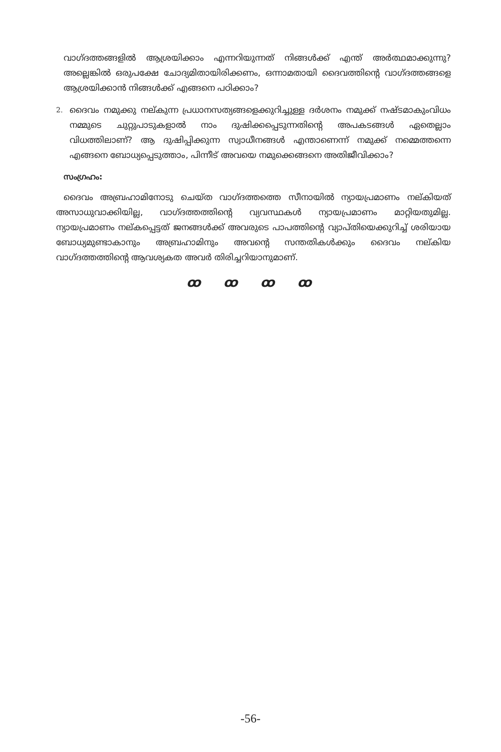വാഗ്ദത്തങ്ങളിൽ ആശ്രയിക്കാം എന്നറിയുന്നത് നിങ്ങൾക്ക് എന്ത് അർത്ഥമാക്കുന്നു? അല്ലെങ്കിൽ ഒരുപക്ഷേ ചോദ്യമിതായിരിക്കണം, ഒന്നാമതായി ദൈവത്തിന്റെ വാഗ്ദത്തങ്ങളെ ആശ്രയിക്കാൻ നിങ്ങൾക്ക് എങ്ങനെ പഠിക്കാം?
2. ദൈവം നമുക്കു നല്കുന്ന പ്രധാനസത്യങ്ങളെക്കുറിച്ചുള്ള ദർശനം നമുക്ക് നഷ്ടമാകുംവിധം നമ്മുടെ ചുറ്റുപാടുകളാൽ നാം ദുഷിക്കപ്പെടുന്നതിന്റെ അപകടങ്ങൾ ഏതെല്ലാം വിധത്തിലാണ്? ആ ദുഷിപ്പിക്കുന്ന സ്വാധീനങ്ങൾ എന്താണെന്ന് നമുക്ക് നമ്മെത്തന്നെ എങ്ങനെ ബോധ്യപ്പെടുത്താം, പിന്നീട് അവയെ നമുക്കെങ്ങനെ അതിജീവിക്കാം?
സംഗ്രഹം:
ദൈവം അബ്രഹാമിനോടു ചെയ്ത വാഗ്ദത്തത്തെ സീനായിൽ ന്യായപ്രമാണം നല്കിയത് അസാധുവാക്കിയില്ല, വാഗ്ദത്തത്തിന്റെ വ്യവസ്ഥകൾ ന്യായപ്രമാണം മാറ്റിയതുമില്ല. ന്യായപ്രമാണം നല്കപ്പെട്ടത് ജനങ്ങൾക്ക് അവരുടെ പാപത്തിന്റെ വ്യാപ്തിയെക്കുറിച്ച് ശരിയായ ബോധ്യമുണ്ടാകാനും അബ്രഹാമിനും അവന്റെ സന്തതികൾക്കും ദൈവം നല്കിയ വാഗ്ദത്തത്തിന്റെ ആവശ്യകത അവർ തിരിച്ചറിയാനുമാണ്.
ꝏ ꝏ ꝏ ꝏ
-56-